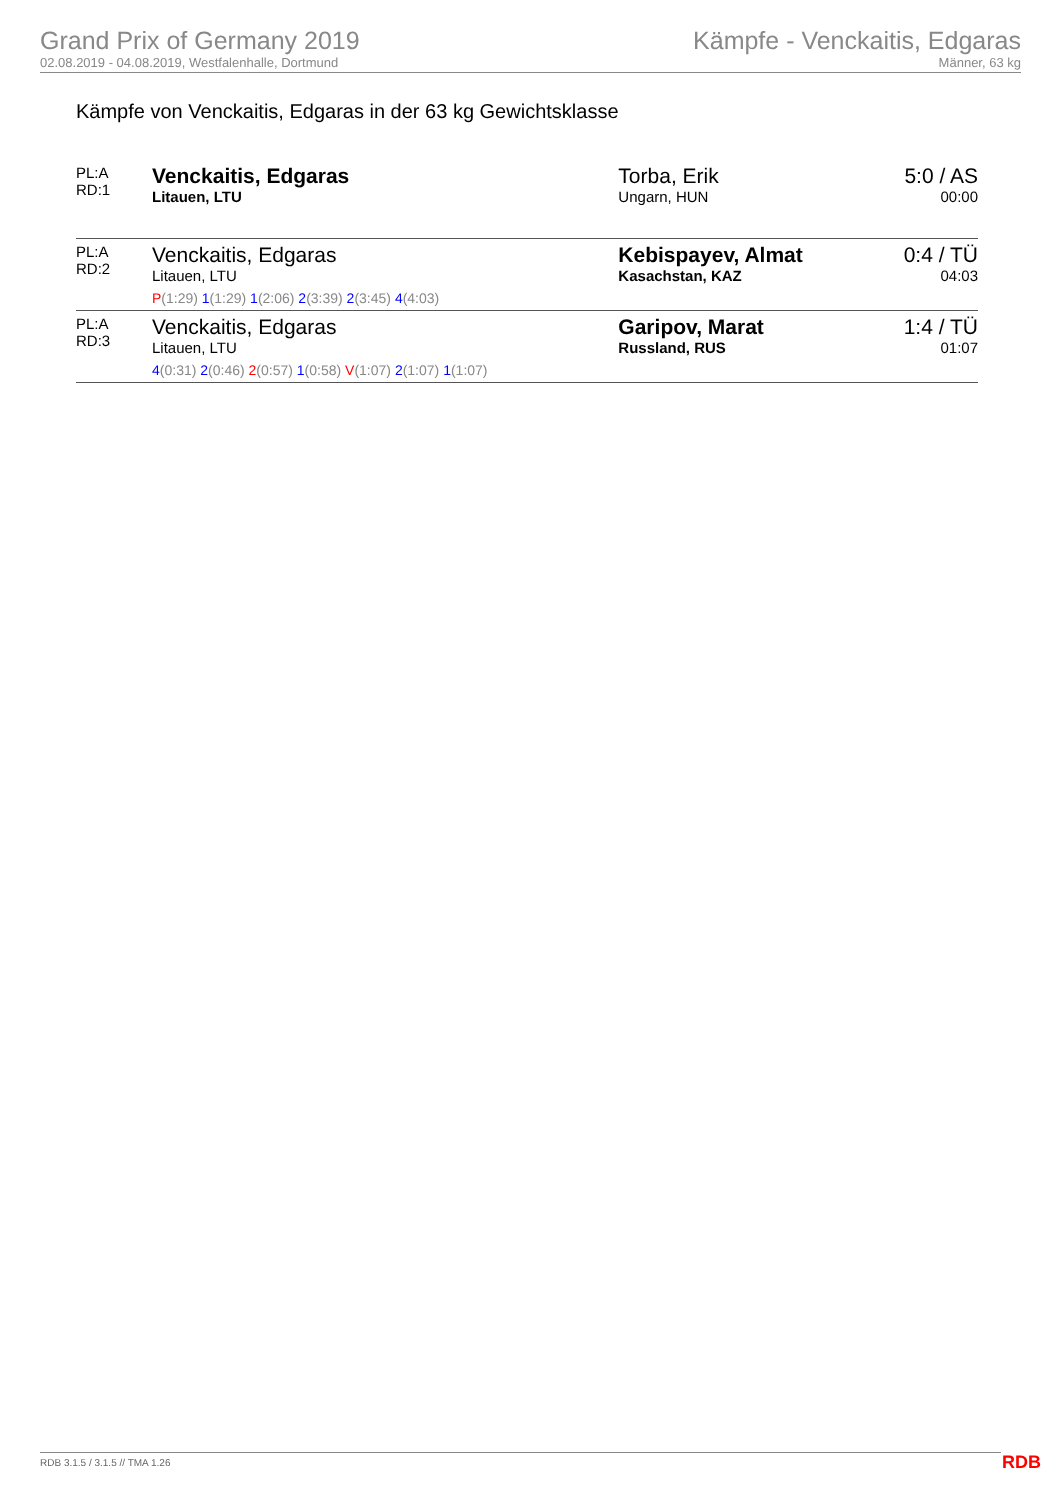Grand Prix of Germany 2019
02.08.2019 - 04.08.2019, Westfalenhalle, Dortmund
Kämpfe - Venckaitis, Edgaras
Männer, 63 kg
Kämpfe von Venckaitis, Edgaras in der 63 kg Gewichtsklasse
| PL:A RD:1 | Venckaitis, Edgaras Litauen, LTU | Torba, Erik Ungarn, HUN | 5:0 / AS 00:00 |
| PL:A RD:2 | Venckaitis, Edgaras Litauen, LTU P (1:29) 1 (1:29) 1 (2:06) 2 (3:39) 2 (3:45) 4 (4:03) | Kebispayev, Almat Kasachstan, KAZ | 0:4 / TÜ 04:03 |
| PL:A RD:3 | Venckaitis, Edgaras Litauen, LTU 4 (0:31) 2 (0:46) 2 (0:57) 1 (0:58) V (1:07) 2 (1:07) 1 (1:07) | Garipov, Marat Russland, RUS | 1:4 / TÜ 01:07 |
RDB 3.1.5 / 3.1.5 // TMA 1.26 RDB